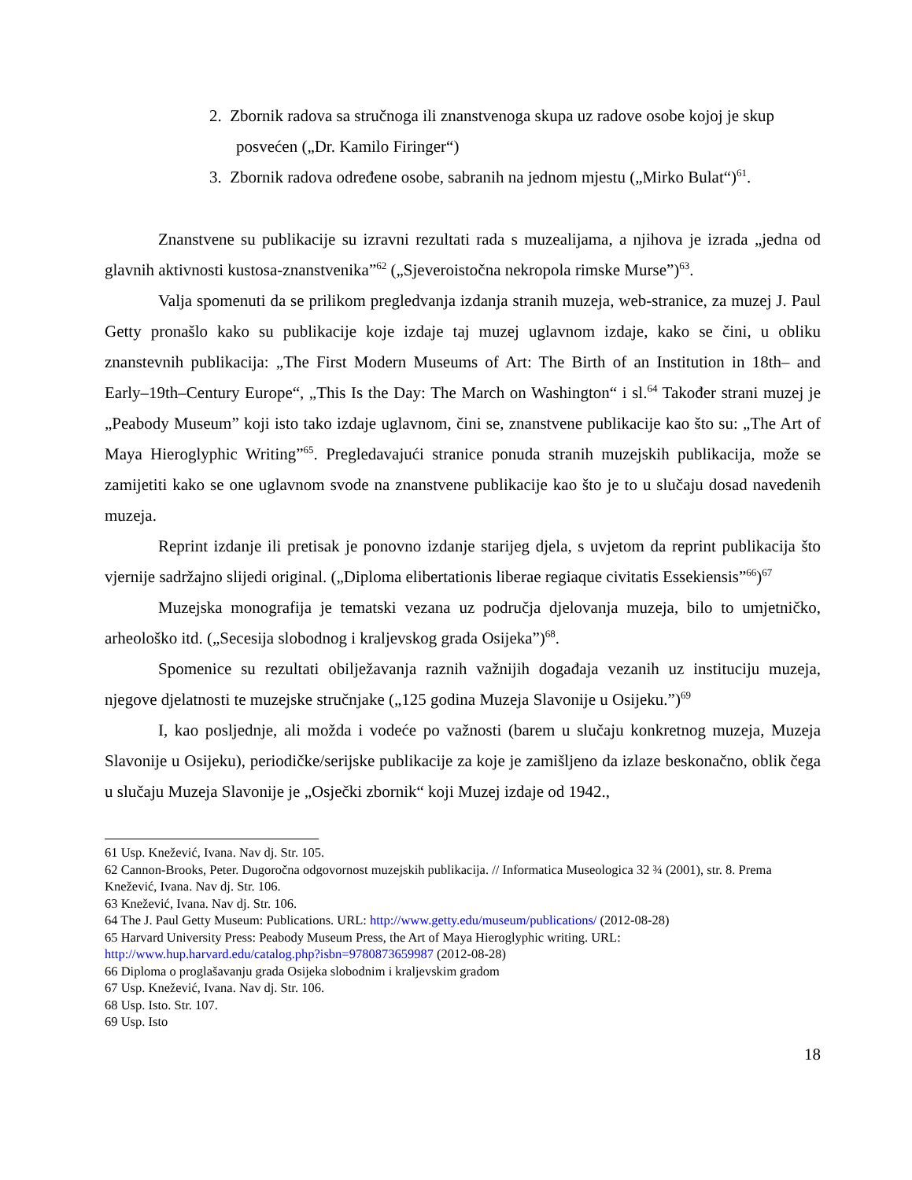2. Zbornik radova sa stručnoga ili znanstvenoga skupa uz radove osobe kojoj je skup posvećen („Dr. Kamilo Firinger“)
3. Zbornik radova određene osobe, sabranih na jednom mjestu („Mirko Bulat“)<sup>61</sup>.
Znanstvene su publikacije su izravni rezultati rada s muzealijama, a njihova je izrada „jedna od glavnih aktivnosti kustosa-znanstvenika”<sup>62</sup> („Sjeveroistočna nekropola rimske Murse”)<sup>63</sup>.
Valja spomenuti da se prilikom pregledvanja izdanja stranih muzeja, web-stranice, za muzej J. Paul Getty pronašlo kako su publikacije koje izdaje taj muzej uglavnom izdaje, kako se čini, u obliku znanstevnih publikacija: „The First Modern Museums of Art: The Birth of an Institution in 18th– and Early–19th–Century Europe“, „This Is the Day: The March on Washington“ i sl.<sup>64</sup> Također strani muzej je „Peabody Museum” koji isto tako izdaje uglavnom, čini se, znanstvene publikacije kao što su: „The Art of Maya Hieroglyphic Writing”<sup>65</sup>. Pregledavajući stranice ponuda stranih muzejskih publikacija, može se zamijetiti kako se one uglavnom svode na znanstvene publikacije kao što je to u slučaju dosad navedenih muzeja.
Reprint izdanje ili pretisak je ponovno izdanje starijeg djela, s uvjetom da reprint publikacija što vjernije sadržajno slijedi original. („Diploma elibertationis liberae regiaque civitatis Essekiensis”<sup>66</sup>)<sup>67</sup>
Muzejska monografija je tematski vezana uz područja djelovanja muzeja, bilo to umjetničko, arheološko itd. („Secesija slobodnog i kraljevskog grada Osijeka”)<sup>68</sup>.
Spomenice su rezultati obilježavanja raznih važnijih događaja vezanih uz instituciju muzeja, njegove djelatnosti te muzejske stručnjake („125 godina Muzeja Slavonije u Osijeku.”)<sup>69</sup>
I, kao posljednje, ali možda i vodeće po važnosti (barem u slučaju konkretnog muzeja, Muzeja Slavonije u Osijeku), periodičke/serijske publikacije za koje je zamišljeno da izlaze beskonačno, oblik čega u slučaju Muzeja Slavonije je „Osječki zbornik“ koji Muzej izdaje od 1942.,
61 Usp. Knežević, Ivana. Nav dj. Str. 105.
62 Cannon-Brooks, Peter. Dugoročna odgovornost muzejskih publikacija. // Informatica Museologica 32 ¾ (2001), str. 8. Prema Knežević, Ivana. Nav dj. Str. 106.
63 Knežević, Ivana. Nav dj. Str. 106.
64 The J. Paul Getty Museum: Publications. URL: http://www.getty.edu/museum/publications/ (2012-08-28)
65 Harvard University Press: Peabody Museum Press, the Art of Maya Hieroglyphic writing. URL: http://www.hup.harvard.edu/catalog.php?isbn=9780873659987 (2012-08-28)
66 Diploma o proglašavanju grada Osijeka slobodnim i kraljevskim gradom
67 Usp. Knežević, Ivana. Nav dj. Str. 106.
68 Usp. Isto. Str. 107.
69 Usp. Isto
18